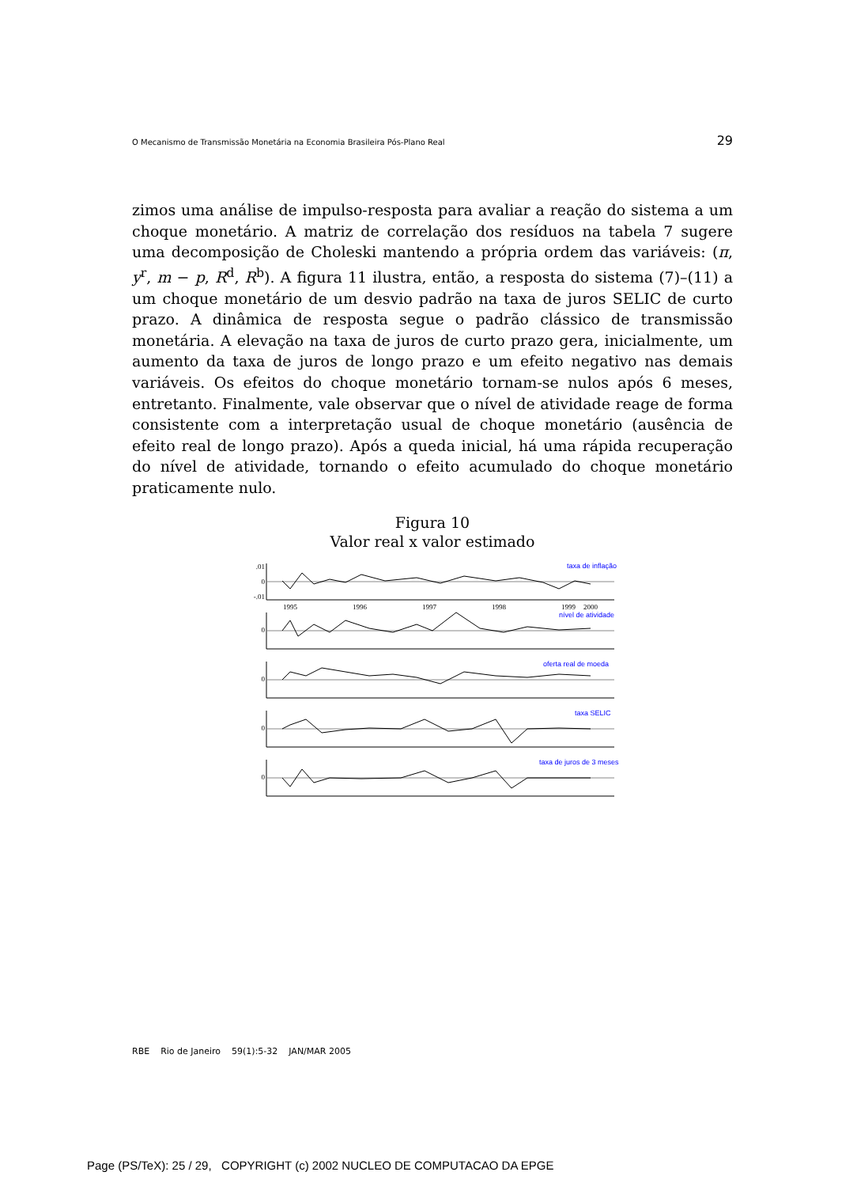O Mecanismo de Transmissão Monetária na Economia Brasileira Pós-Plano Real 29
zimos uma análise de impulso-resposta para avaliar a reação do sistema a um choque monetário. A matriz de correlação dos resíduos na tabela 7 sugere uma decomposição de Choleski mantendo a própria ordem das variáveis: (π, y<sup>r</sup>, m − p, R<sup>d</sup>, R<sup>b</sup>). A figura 11 ilustra, então, a resposta do sistema (7)–(11) a um choque monetário de um desvio padrão na taxa de juros SELIC de curto prazo. A dinâmica de resposta segue o padrão clássico de transmissão monetária. A elevação na taxa de juros de curto prazo gera, inicialmente, um aumento da taxa de juros de longo prazo e um efeito negativo nas demais variáveis. Os efeitos do choque monetário tornam-se nulos após 6 meses, entretanto. Finalmente, vale observar que o nível de atividade reage de forma consistente com a interpretação usual de choque monetário (ausência de efeito real de longo prazo). Após a queda inicial, há uma rápida recuperação do nível de atividade, tornando o efeito acumulado do choque monetário praticamente nulo.
Figura 10
Valor real x valor estimado
taxa de inflação
nível de atividade
oferta real de moeda
taxa SELIC
taxa de juros de 3 meses
.01
0
-.01
0
0
0
0
1995
1996
1997
1998
1999
2000
RBE Rio de Janeiro 59(1):5-32 JAN/MAR 2005
Page (PS/TeX): 25 / 29, COPYRIGHT (c) 2002 NUCLEO DE COMPUTACAO DA EPGE